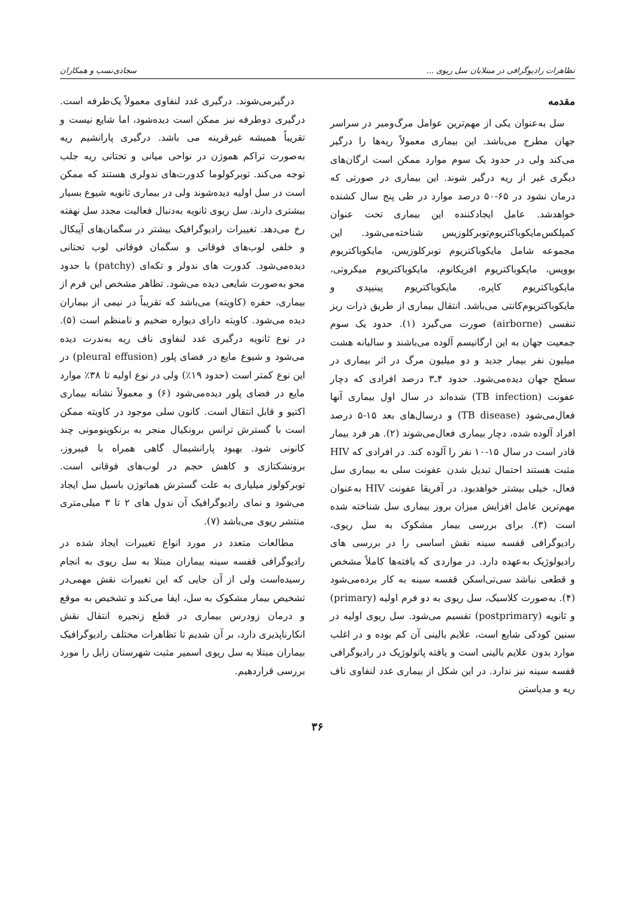تظاهرات رادیوگرافی در مبتلایان سل ریوی ... سجادی‌نسب و همکاران
مقدمه
سل به‌عنوان یکی از مهم‌ترین عوامل مرگ‌ومیر در سراسر جهان مطرح می‌باشد. این بیماری معمولاً ریه‌ها را درگیر می‌کند ولی در حدود یک سوم موارد ممکن است ارگان‌های دیگری غیر از ریه درگیر شوند. این بیماری در صورتی که درمان نشود در ۶۵-۵۰ درصد موارد در طی پنج سال کشنده خواهدشد. عامل ایجادکننده این بیماری تحت عنوان کمپلکس‌مایکوباکتریوم‌توبرکلوزیس شناخته‌می‌شود. این مجموعه شامل مایکوباکتریوم توبرکلوزیس، مایکوباکتریوم بوویس، مایکوباکتریوم افریکانوم، مایکوباکتریوم میکروتی، مایکوباکتریوم کاپره، مایکوباکتریوم پینیپدی و مایکوباکتریوم‌کانتی می‌باشد. انتقال بیماری از طریق ذرات ریز تنفسی (airborne) صورت می‌گیرد (۱). حدود یک سوم جمعیت جهان به این ارگانیسم آلوده می‌باشند و سالیانه هشت میلیون نفر بیمار جدید و دو میلیون مرگ در اثر بیماری در سطح جهان دیده‌می‌شود. حدود ۴ـ۳ درصد افرادی که دچار عفونت (TB infection) شده‌اند در سال اول بیماری آنها فعال‌می‌شود (TB disease) و درسال‌های بعد ۱۵-۵ درصد افراد آلوده شده، دچار بیماری فعال‌می‌شوند (۲). هر فرد بیمار قادر است در سال ۱۵-۱۰ نفر را آلوده کند. در افرادی که HIV مثبت هستند احتمال تبدیل شدن عفونت سلی به بیماری سل فعال، خیلی بیشتر خواهدبود. در آفریقا عفونت HIV به‌عنوان مهم‌ترین عامل افزایش میزان بروز بیماری سل شناخته شده است (۳). برای بررسی بیمار مشکوک به سل ریوی، رادیوگرافی قفسه سینه نقش اساسی را در بررسی های رادیولوژیک به‌عهده دارد. در مواردی که یافته‌ها کاملاً مشخص و قطعی نباشد سی‌تی‌اسکن قفسه سینه به کار برده‌می‌شود (۴). به‌صورت کلاسیک، سل ریوی به دو فرم اولیه (primary) و ثانویه (postprimary) تقسیم می‌شود. سل ریوی اولیه در سنین کودکی شایع است، علایم بالینی آن کم بوده و در اغلب موارد بدون علایم بالینی است و یافته پاتولوژیک در رادیوگرافی قفسه سینه نیز ندارد. در این شکل از بیماری غدد لنفاوی ناف ریه و مدیاستن
درگیرمی‌شوند. درگیری غدد لنفاوی معمولاً یک‌طرفه است. درگیری دوطرفه نیز ممکن است دیده‌شود، اما شایع نیست و تقریباً همیشه غیرقرینه می باشد. درگیری پارانشیم ریه به‌صورت تراکم هموژن در نواحی میانی و تحتانی ریه جلب توجه می‌کند. توبرکولوما کدورت‌های ندولری هستند که ممکن است در سل اولیه دیده‌شوند ولی در بیماری ثانویه شیوع بسیار بیشتری دارند. سل ریوی ثانویه به‌دنبال فعالیت مجدد سل نهفته رخ می‌دهد. تغییرات رادیوگرافیک بیشتر در سگمان‌های آپیکال و خلفی لوب‌های فوقانی و سگمان فوقانی لوب تحتانی دیده‌می‌شود. کدورت های ندولر و تکه‌ای (patchy) با حدود محو به‌صورت شایعی دیده می‌شود. تظاهر مشخص این فرم از بیماری، حفره (کاویته) می‌باشد که تقریباً در نیمی از بیماران دیده می‌شود. کاویته دارای دیواره ضخیم و نامنظم است (۵). در نوع ثانویه درگیری غدد لنفاوی ناف ریه به‌ندرت دیده می‌شود و شیوع مایع در فضای پلور (pleural effusion) در این نوع کمتر است (حدود ۱۹٪) ولی در نوع اولیه تا ۳۸٪ موارد مایع در فضای پلور دیده‌می‌شود (۶) و معمولاً نشانه بیماری اکتیو و قابل انتقال است. کانون سلی موجود در کاویته ممکن است با گسترش ترانس برونکیال منجر به برنکوپنومونی چند کانونی شود. بهبود پارانشیمال گاهی همراه با فیبروز، برونشکتازی و کاهش حجم در لوب‌های فوقانی است. توبرکولوز میلیاری به علت گسترش هماتوژن باسیل سل ایجاد می‌شود و نمای رادیوگرافیک آن ندول های ۲ تا ۳ میلی‌متری منتشر ریوی می‌باشد (۷).
مطالعات متعدد در مورد انواع تغییرات ایجاد شده در رادیوگرافی قفسه سینه بیماران مبتلا به سل ریوی به انجام رسیده‌است ولی از آن جایی که این تغییرات نقش مهمی‌در تشخیص بیمار مشکوک به سل، ایفا می‌کند و تشخیص به موقع و درمان زودرس بیماری در قطع زنجیره انتقال نقش انکارناپذیری دارد، بر آن شدیم تا تظاهرات مختلف رادیوگرافیک بیماران مبتلا به سل ریوی اسمیر مثبت شهرستان زابل را مورد بررسی قراردهیم.
۳۶